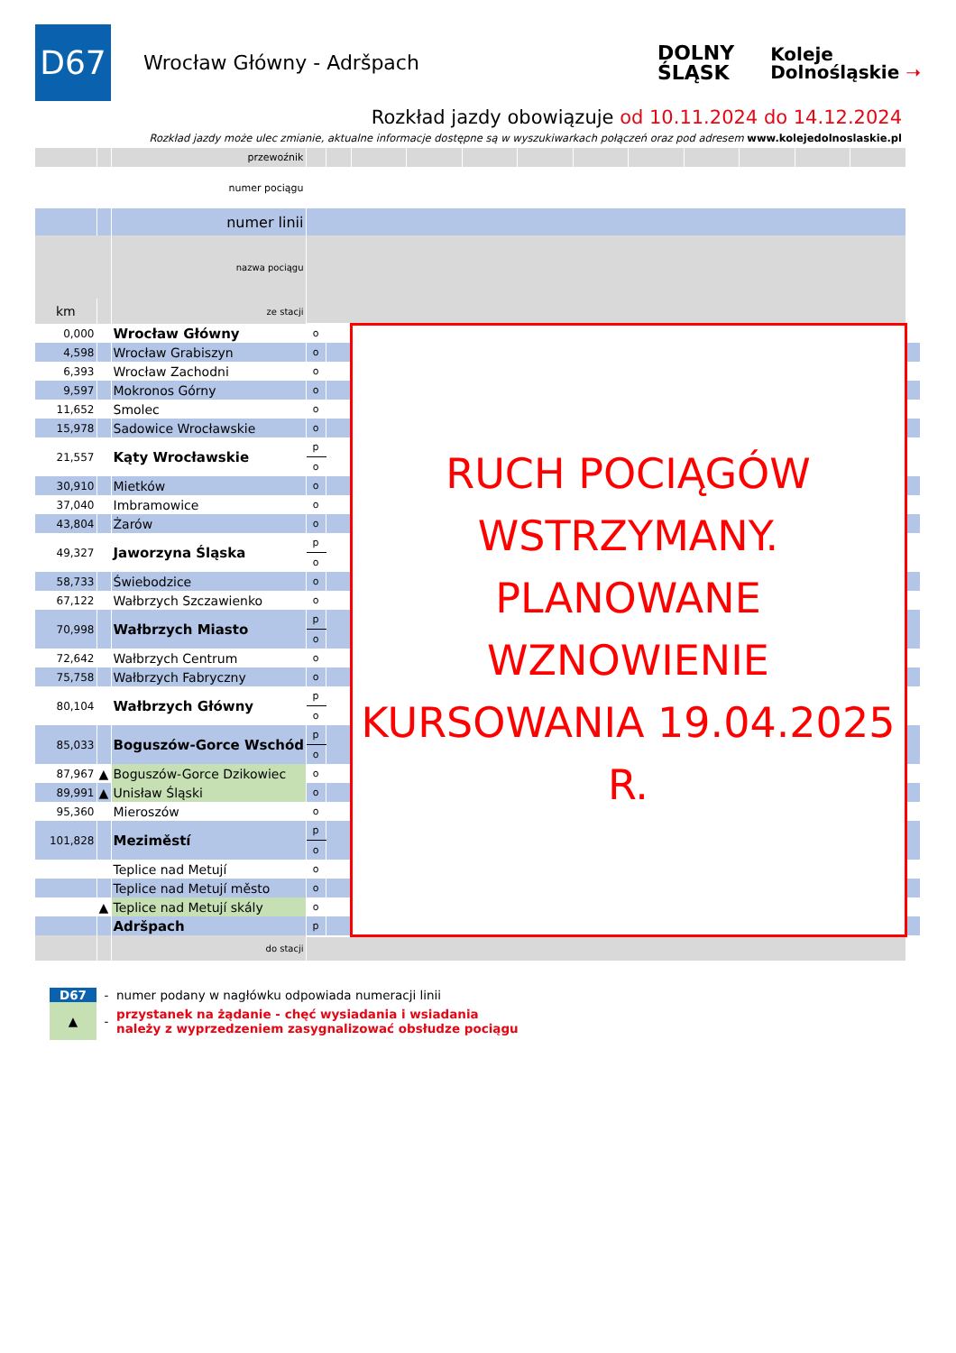D67
Wrocław Główny - Adršpach
DOLNY
ŚLĄSK
Koleje
Dolnośląskie ➝
Rozkład jazdy obowiązuje od 10.11.2024 do 14.12.2024
Rozkład jazdy może ulec zmianie, aktualne informacje dostępne są w wyszukiwarkach połączeń oraz pod adresem www.kolejedolnoslaskie.pl
| | | przewoźnik | | | | | | | | | | | | | |
| numer pociągu | | | | | | | | | | | | | | | |
| | | numer linii | | | | | | | | | | | | | |
| | | nazwa pociągu | | | | | | | | | | | | | |
| km | | ze stacji | | | | | | | | | | | | | |
| 0,000 | | Wrocław Główny | o | | RUCH POCIĄGÓW WSTRZYMANY. PLANOWANE WZNOWIENIE KURSOWANIA 19.04.2025 R. | | | | | | | | | | |
| 4,598 | | Wrocław Grabiszyn | o | | | | | | | | | | | | |
| 6,393 | | Wrocław Zachodni | o | | | | | | | | | | | | |
| 9,597 | | Mokronos Górny | o | | | | | | | | | | | | |
| 11,652 | | Smolec | o | | | | | | | | | | | | |
| 15,978 | | Sadowice Wrocławskie | o | | | | | | | | | | | | |
| 21,557 | | Kąty Wrocławskie | p | | | | | | | | | | | | |
| | | | o | | | | | | | | | | | | |
| 30,910 | | Mietków | o | | | | | | | | | | | | |
| 37,040 | | Imbramowice | o | | | | | | | | | | | | |
| 43,804 | | Żarów | o | | | | | | | | | | | | |
| 49,327 | | Jaworzyna Śląska | p | | | | | | | | | | | | |
| | | | o | | | | | | | | | | | | |
| 58,733 | | Świebodzice | o | | | | | | | | | | | | |
| 67,122 | | Wałbrzych Szczawienko | o | | | | | | | | | | | | |
| 70,998 | | Wałbrzych Miasto | p | | | | | | | | | | | | |
| | | | o | | | | | | | | | | | | |
| 72,642 | | Wałbrzych Centrum | o | | | | | | | | | | | | |
| 75,758 | | Wałbrzych Fabryczny | o | | | | | | | | | | | | |
| 80,104 | | Wałbrzych Główny | p | | | | | | | | | | | | |
| | | | o | | | | | | | | | | | | |
| 85,033 | | Boguszów-Gorce Wschód | p | | | | | | | | | | | | |
| | | | o | | | | | | | | | | | | |
| 87,967 | ▲ | Boguszów-Gorce Dzikowiec | o | | | | | | | | | | | | |
| 89,991 | ▲ | Unisław Śląski | o | | | | | | | | | | | | |
| 95,360 | | Mieroszów | o | | | | | | | | | | | | |
| 101,828 | | Meziměstí | p | | | | | | | | | | | | |
| | | | o | | | | | | | | | | | | |
| | | Teplice nad Metují | o | | | | | | | | | | | | |
| | | Teplice nad Metují město | o | | | | | | | | | | | | |
| | ▲ | Teplice nad Metují skály | o | | | | | | | | | | | | |
| | | Adršpach | p | | | | | | | | | | | | |
| | | do stacji | | | | | | | | | | | | | |
D67 - numer podany w nagłówku odpowiada numeracji linii
▲ - przystanek na żądanie - chęć wysiadania i wsiadania
należy z wyprzedzeniem zasygnalizować obsłudze pociągu